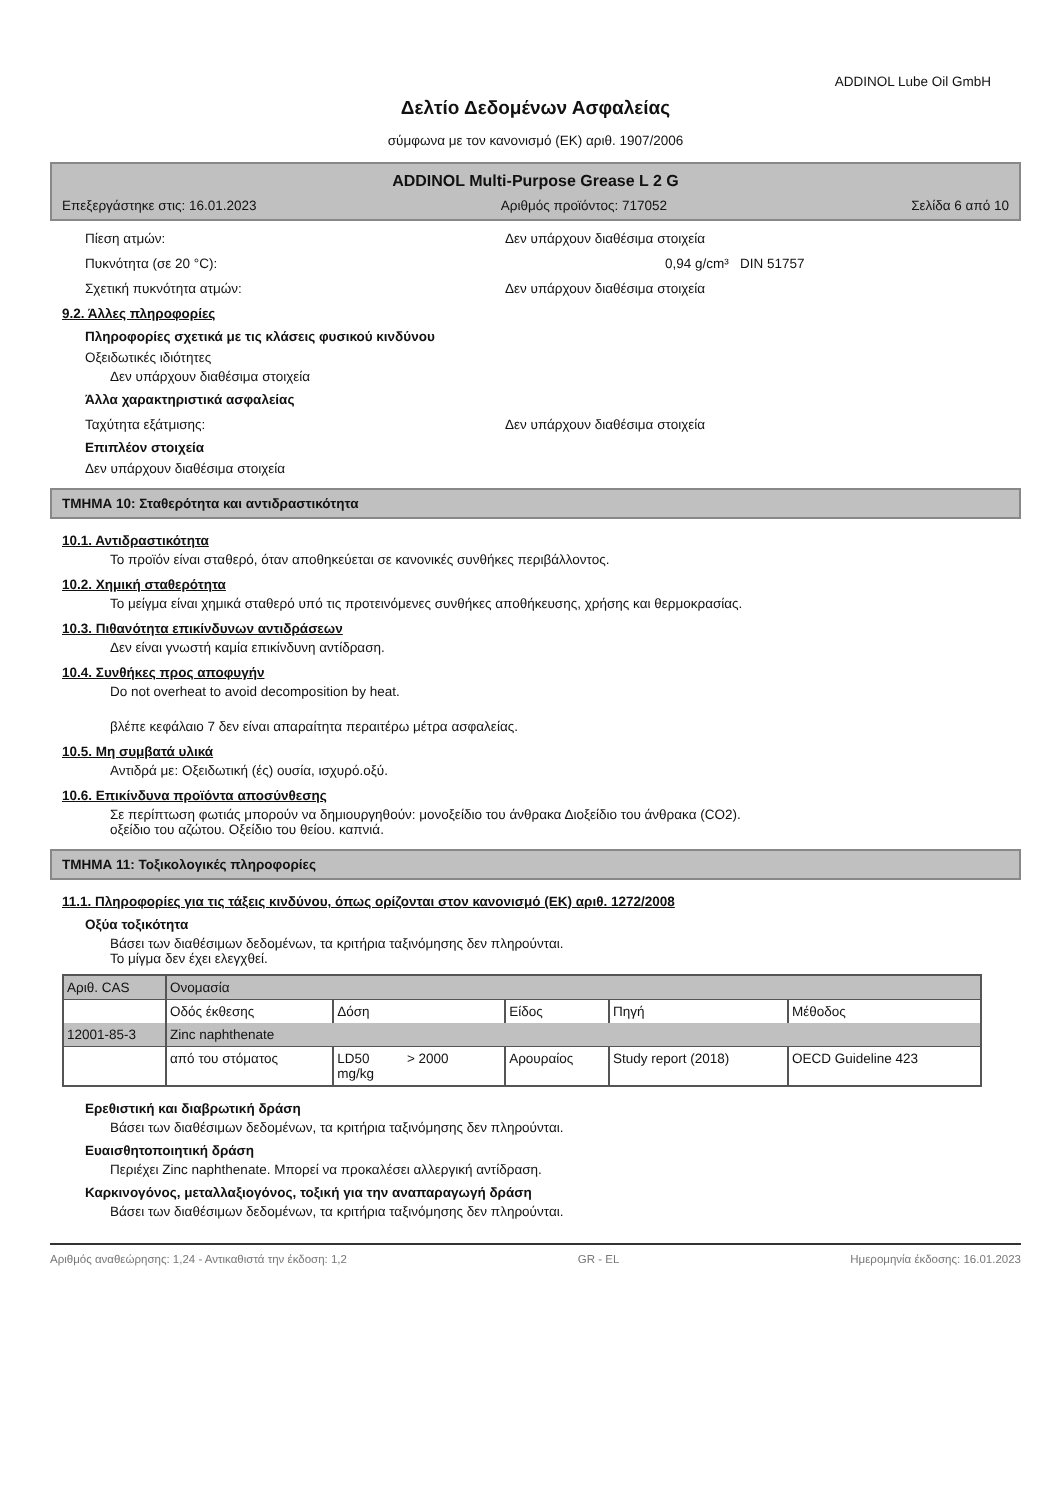ADDINOL Lube Oil GmbH
Δελτίο Δεδομένων Ασφαλείας
σύμφωνα με τον κανονισμό (ΕΚ) αριθ. 1907/2006
ADDINOL Multi-Purpose Grease L 2 G
Επεξεργάστηκε στις: 16.01.2023 Αριθμός προϊόντος: 717052 Σελίδα 6 από 10
Πίεση ατμών: Δεν υπάρχουν διαθέσιμα στοιχεία
Πυκνότητα (σε 20 °C): 0,94 g/cm³ DIN 51757
Σχετική πυκνότητα ατμών: Δεν υπάρχουν διαθέσιμα στοιχεία
9.2. Άλλες πληροφορίες
Πληροφορίες σχετικά με τις κλάσεις φυσικού κινδύνου
Οξειδωτικές ιδιότητες
Δεν υπάρχουν διαθέσιμα στοιχεία
Άλλα χαρακτηριστικά ασφαλείας
Ταχύτητα εξάτμισης: Δεν υπάρχουν διαθέσιμα στοιχεία
Επιπλέον στοιχεία
Δεν υπάρχουν διαθέσιμα στοιχεία
ΤΜΗΜΑ 10: Σταθερότητα και αντιδραστικότητα
10.1. Αντιδραστικότητα
Το προϊόν είναι σταθερό, όταν αποθηκεύεται σε κανονικές συνθήκες περιβάλλοντος.
10.2. Χημική σταθερότητα
Το μείγμα είναι χημικά σταθερό υπό τις προτεινόμενες συνθήκες αποθήκευσης, χρήσης και θερμοκρασίας.
10.3. Πιθανότητα επικίνδυνων αντιδράσεων
Δεν είναι γνωστή καμία επικίνδυνη αντίδραση.
10.4. Συνθήκες προς αποφυγήν
Do not overheat to avoid decomposition by heat.
βλέπε κεφάλαιο 7 δεν είναι απαραίτητα περαιτέρω μέτρα ασφαλείας.
10.5. Μη συμβατά υλικά
Αντιδρά με: Οξειδωτική (ές) ουσία, ισχυρό.οξύ.
10.6. Επικίνδυνα προϊόντα αποσύνθεσης
Σε περίπτωση φωτιάς μπορούν να δημιουργηθούν: μονοξείδιο του άνθρακα Διοξείδιο του άνθρακα (CO2).
οξείδιο του αζώτου. Οξείδιο του θείου. καπνιά.
ΤΜΗΜΑ 11: Τοξικολογικές πληροφορίες
11.1. Πληροφορίες για τις τάξεις κινδύνου, όπως ορίζονται στον κανονισμό (ΕΚ) αριθ. 1272/2008
Οξύα τοξικότητα
Βάσει των διαθέσιμων δεδομένων, τα κριτήρια ταξινόμησης δεν πληρούνται.
Το μίγμα δεν έχει ελεγχθεί.
| Αριθ. CAS | Ονομασία | | | | |
| | Οδός έκθεσης | Δόση | Είδος | Πηγή | Μέθοδος |
| 12001-85-3 | Zinc naphthenate | | | | |
| | από του στόματος | LD50 > 2000 mg/kg | Αρουραίος | Study report (2018) | OECD Guideline 423 |
Ερεθιστική και διαβρωτική δράση
Βάσει των διαθέσιμων δεδομένων, τα κριτήρια ταξινόμησης δεν πληρούνται.
Ευαισθητοποιητική δράση
Περιέχει Zinc naphthenate. Μπορεί να προκαλέσει αλλεργική αντίδραση.
Καρκινογόνος, μεταλλαξιογόνος, τοξική για την αναπαραγωγή δράση
Βάσει των διαθέσιμων δεδομένων, τα κριτήρια ταξινόμησης δεν πληρούνται.
Αριθμός αναθεώρησης: 1,24 - Αντικαθιστά την έκδοση: 1,2 GR - EL Ημερομηνία έκδοσης: 16.01.2023